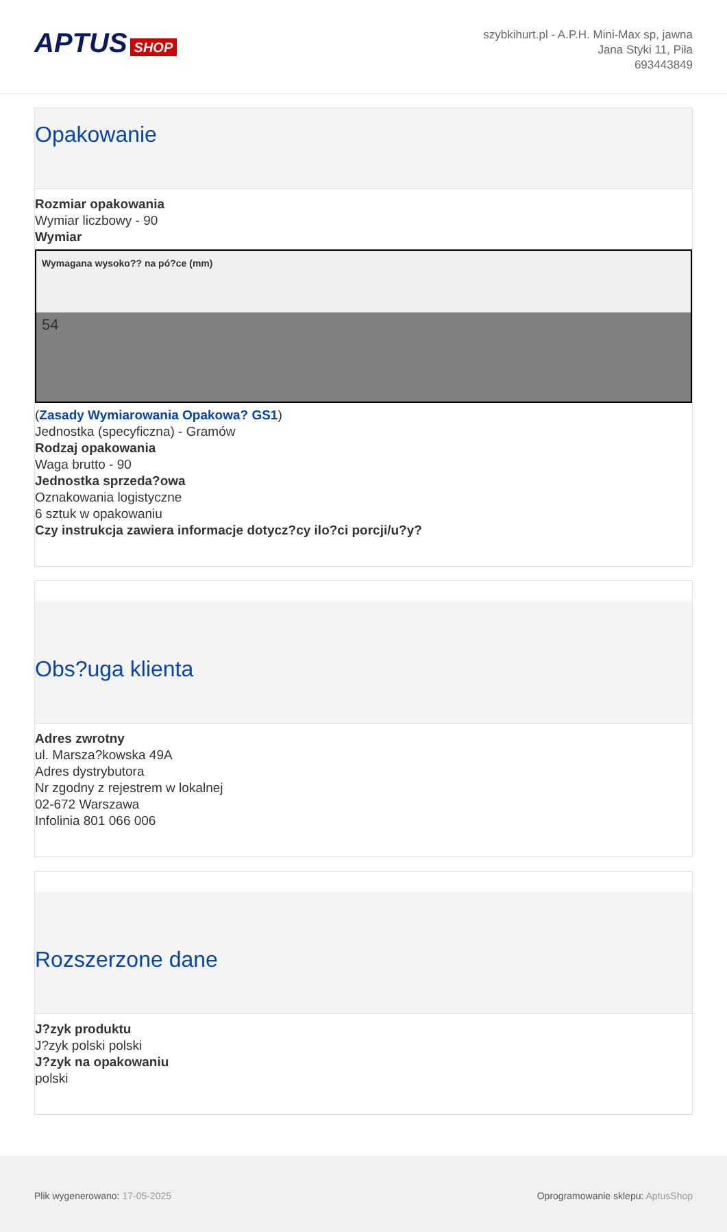APTUS SHOP
szybkihurt.pl - A.P.H. Mini-Max sp, jawna
Jana Styki 11, Piła
693443849
Opakowanie
Rozmiar opakowania
Wymiar liczbowy - 90
Wymiar
| Wymagana wysoko?? na pó?ce (mm) |
| --- |
| 54 |
(Zasady Wymiarowania Opakowa? GS1)
Jednostka (specyficzna) - Gramów
Rodzaj opakowania
Waga brutto - 90
Jednostka sprzeda?owa
Oznakowania logistyczne
6 sztuk w opakowaniu
Czy instrukcja zawiera informacje dotycz?cy ilo?ci porcji/u?y?
Obs?uga klienta
Adres zwrotny
ul. Marsza?kowska 49A
Adres dystrybutora
Nr zgodny z rejestrem w lokalnej
02-672 Warszawa
Infolinia 801 066 006
Rozszerzone dane
J?zyk produktu
J?zyk polski polski
J?zyk na opakowaniu
polski
Plik wygenerowano: 17-05-2025 Oprogramowanie sklepu: AptusShop